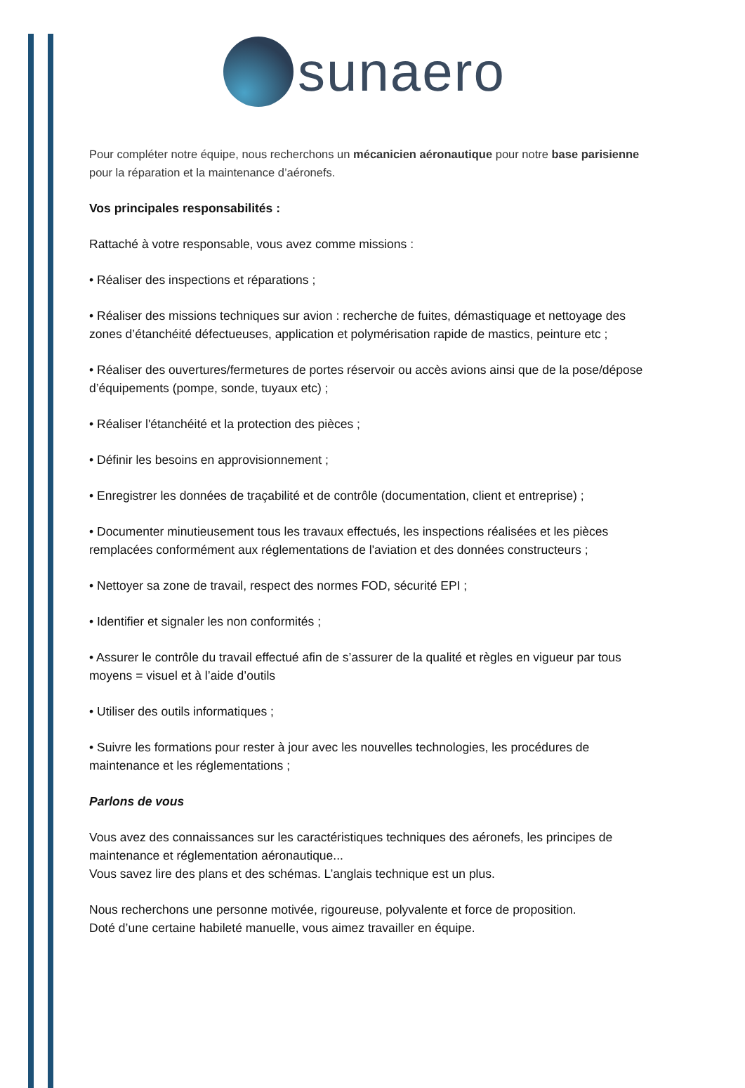sunaero
Pour compléter notre équipe, nous recherchons un mécanicien aéronautique pour notre base parisienne pour la réparation et la maintenance d’aéronefs.
Vos principales responsabilités :
Rattaché à votre responsable, vous avez comme missions :
• Réaliser des inspections et réparations ;
• Réaliser des missions techniques sur avion : recherche de fuites, démastiquage et nettoyage des zones d’étanchéité défectueuses, application et polymérisation rapide de mastics, peinture etc ;
• Réaliser des ouvertures/fermetures de portes réservoir ou accès avions ainsi que de la pose/dépose d’équipements (pompe, sonde, tuyaux etc) ;
• Réaliser l'étanchéité et la protection des pièces ;
• Définir les besoins en approvisionnement ;
• Enregistrer les données de traçabilité et de contrôle (documentation, client et entreprise) ;
• Documenter minutieusement tous les travaux effectués, les inspections réalisées et les pièces remplacées conformément aux réglementations de l'aviation et des données constructeurs ;
• Nettoyer sa zone de travail, respect des normes FOD, sécurité EPI ;
• Identifier et signaler les non conformités ;
• Assurer le contrôle du travail effectué afin de s’assurer de la qualité et règles en vigueur par tous moyens = visuel et à l’aide d’outils
• Utiliser des outils informatiques ;
• Suivre les formations pour rester à jour avec les nouvelles technologies, les procédures de maintenance et les réglementations ;
Parlons de vous
Vous avez des connaissances sur les caractéristiques techniques des aéronefs, les principes de maintenance et réglementation aéronautique...
Vous savez lire des plans et des schémas. L’anglais technique est un plus.
Nous recherchons une personne motivée, rigoureuse, polyvalente et force de proposition.
Doté d’une certaine habileté manuelle, vous aimez travailler en équipe.